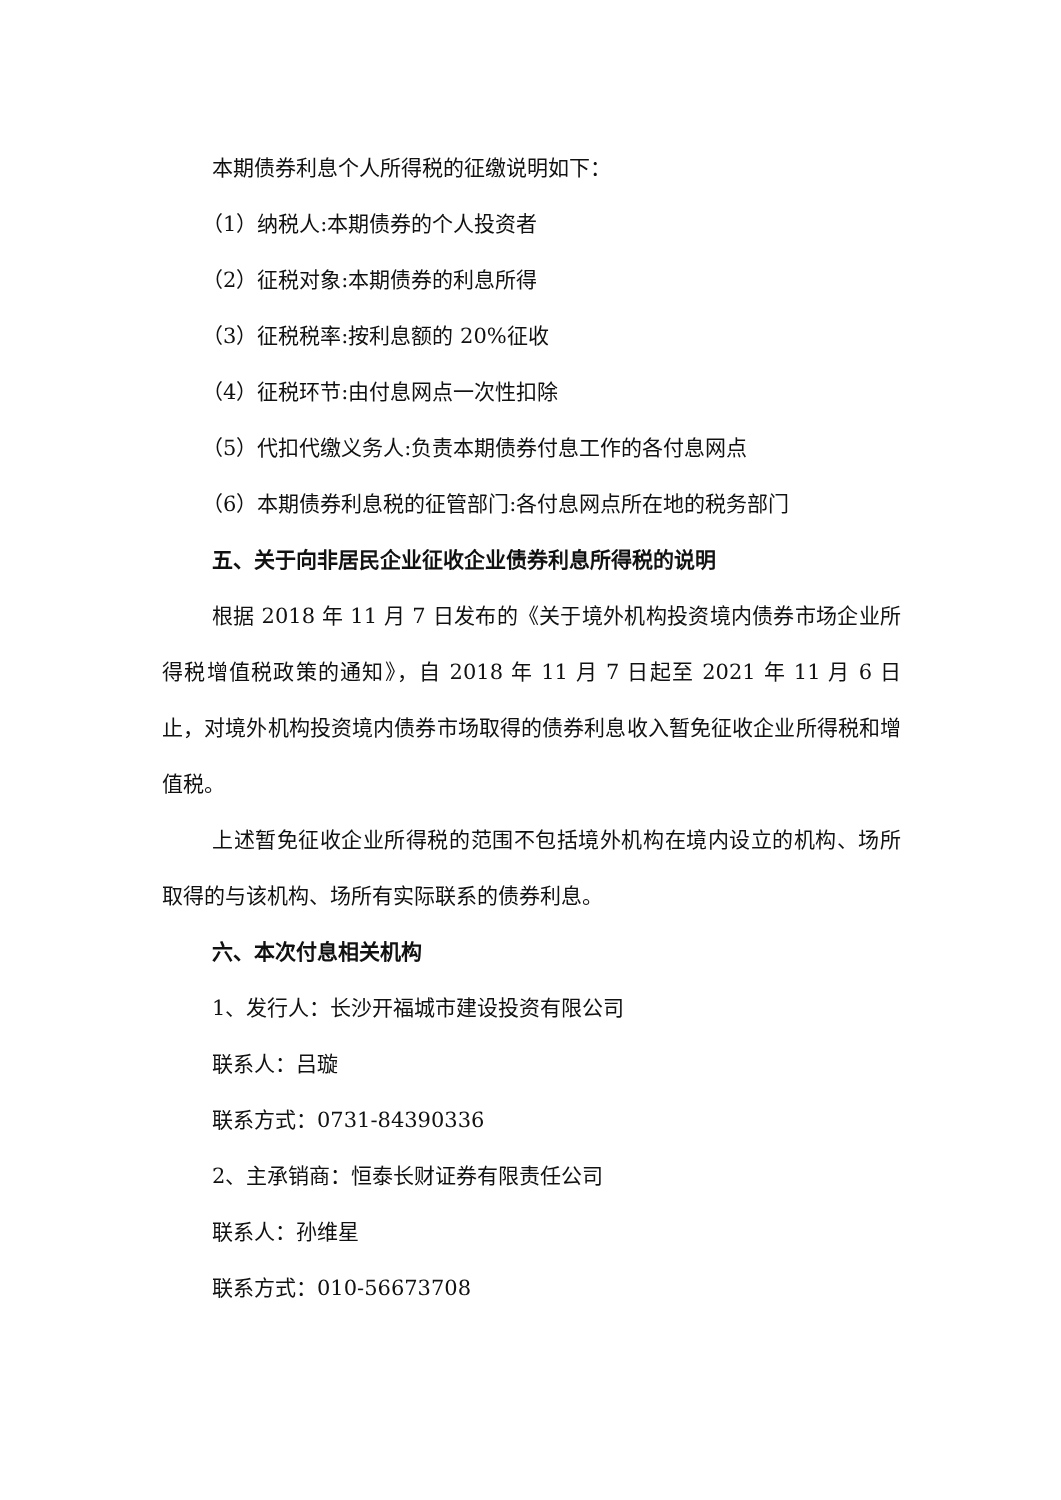本期债券利息个人所得税的征缴说明如下：
（1）纳税人:本期债券的个人投资者
（2）征税对象:本期债券的利息所得
（3）征税税率:按利息额的 20%征收
（4）征税环节:由付息网点一次性扣除
（5）代扣代缴义务人:负责本期债券付息工作的各付息网点
（6）本期债券利息税的征管部门:各付息网点所在地的税务部门
五、关于向非居民企业征收企业债券利息所得税的说明
根据 2018 年 11 月 7 日发布的《关于境外机构投资境内债券市场企业所得税增值税政策的通知》，自 2018 年 11 月 7 日起至 2021 年 11 月 6 日止，对境外机构投资境内债券市场取得的债券利息收入暂免征收企业所得税和增值税。
上述暂免征收企业所得税的范围不包括境外机构在境内设立的机构、场所取得的与该机构、场所有实际联系的债券利息。
六、本次付息相关机构
1、发行人：长沙开福城市建设投资有限公司
联系人：吕璇
联系方式：0731-84390336
2、主承销商：恒泰长财证券有限责任公司
联系人：孙维星
联系方式：010-56673708